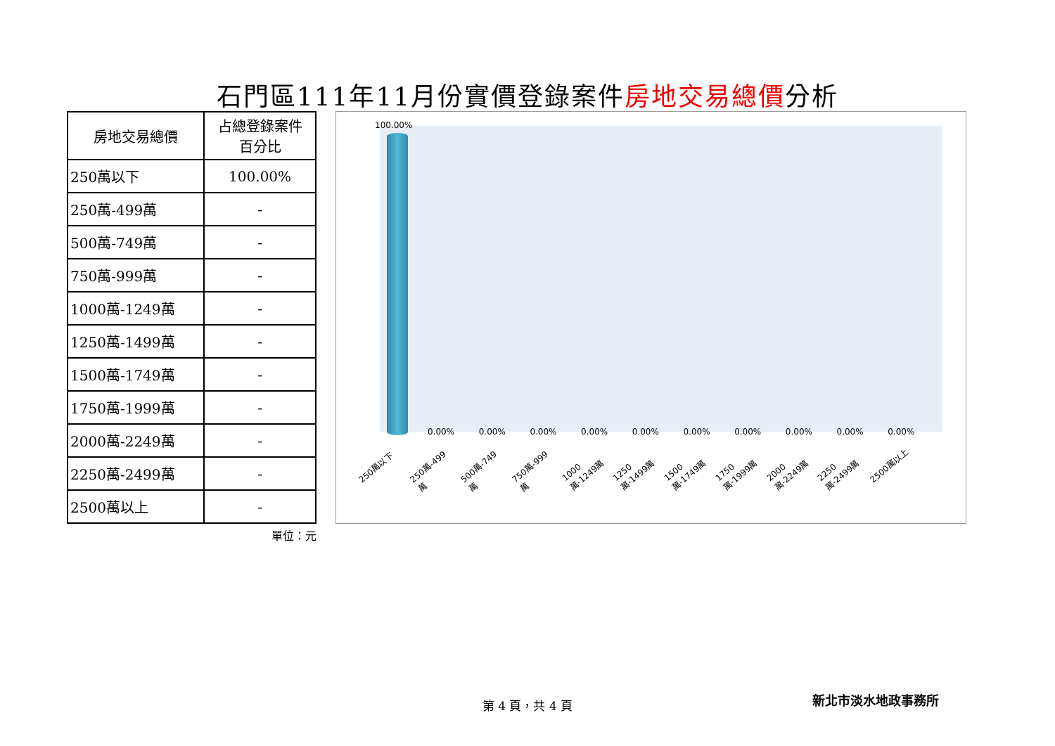石門區111年11月份實價登錄案件房地交易總價分析
| 房地交易總價 | 占總登錄案件 百分比 |
| --- | --- |
| 250萬以下 | 100.00% |
| 250萬-499萬 | - |
| 500萬-749萬 | - |
| 750萬-999萬 | - |
| 1000萬-1249萬 | - |
| 1250萬-1499萬 | - |
| 1500萬-1749萬 | - |
| 1750萬-1999萬 | - |
| 2000萬-2249萬 | - |
| 2250萬-2499萬 | - |
| 2500萬以上 | - |
單位：元
100.00%
0.00% 0.00% 0.00% 0.00% 0.00% 0.00% 0.00% 0.00% 0.00% 0.00%
250萬以下
250萬-499萬
500萬-749萬
750萬-999萬
1000萬-1249萬
1250萬-1499萬
1500萬-1749萬
1750萬-1999萬
2000萬-2249萬
2250萬-2499萬
2500萬以上
第 4 頁，共 4 頁 新北市淡水地政事務所